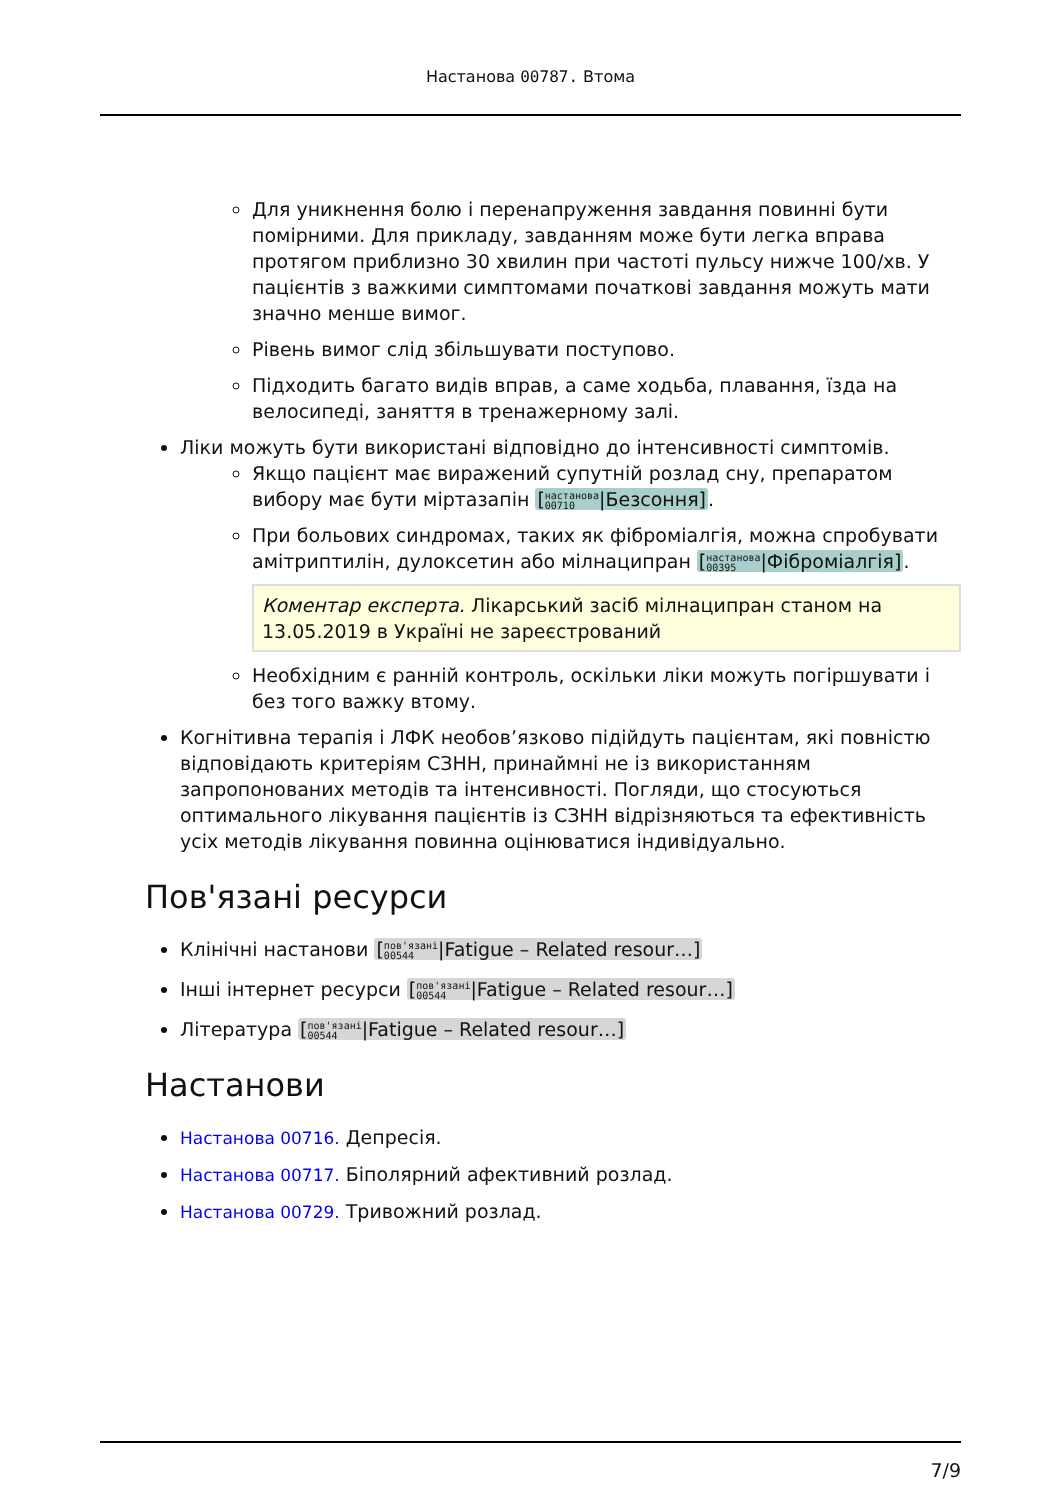Настанова 00787. Втома
Для уникнення болю і перенапруження завдання повинні бути помірними. Для прикладу, завданням може бути легка вправа протягом приблизно 30 хвилин при частоті пульсу нижче 100/хв. У пацієнтів з важкими симптомами початкові завдання можуть мати значно менше вимог.
Рівень вимог слід збільшувати поступово.
Підходить багато видів вправ, а саме ходьба, плавання, їзда на велосипеді, заняття в тренажерному залі.
Ліки можуть бути використані відповідно до інтенсивності симптомів.
Якщо пацієнт має виражений супутній розлад сну, препаратом вибору має бути міртазапін [настанова
00710|Безсоння].
При больових синдромах, таких як фіброміалгія, можна спробувати амітриптилін, дулоксетин або мілнаципран [настанова
00395|Фіброміалгія].
Коментар експерта. Лікарський засіб мілнаципран станом на 13.05.2019 в Україні не зареєстрований
Необхідним є ранній контроль, оскільки ліки можуть погіршувати і без того важку втому.
Когнітивна терапія і ЛФК необов’язково підійдуть пацієнтам, які повністю відповідають критеріям СЗНН, принаймні не із використанням запропонованих методів та інтенсивності. Погляди, що стосуються оптимального лікування пацієнтів із СЗНН відрізняються та ефективність усіх методів лікування повинна оцінюватися індивідуально.
Пов'язані ресурси
Клінічні настанови [пов'язані
00544|Fatigue – Related resour…]
Інші інтернет ресурси [пов'язані
00544|Fatigue – Related resour…]
Література [пов'язані
00544|Fatigue – Related resour…]
Настанови
Настанова 00716. Депресія.
Настанова 00717. Біполярний афективний розлад.
Настанова 00729. Тривожний розлад.
7/9